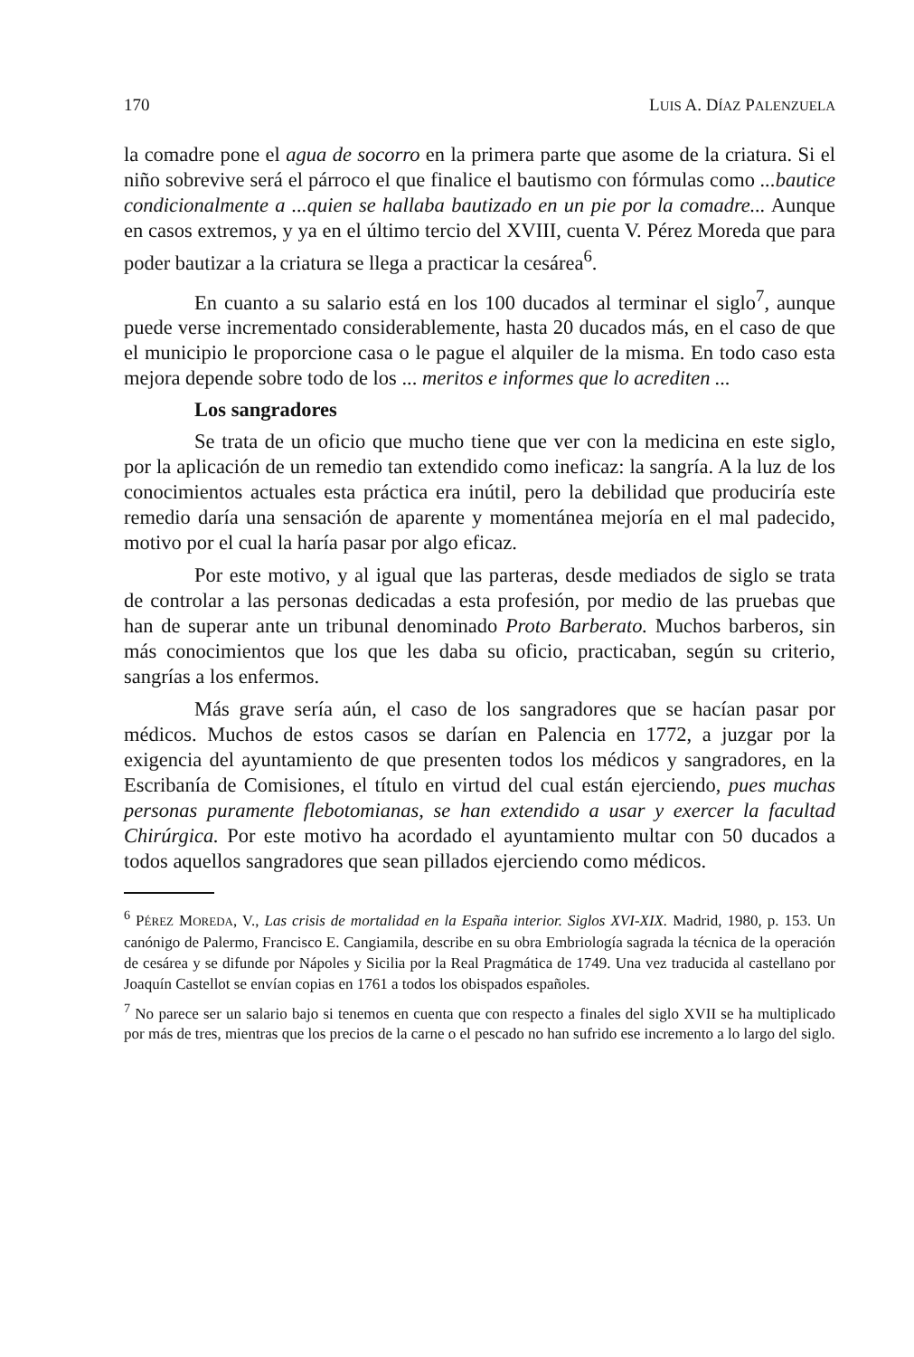170 LUIS A. DÍAZ PALENZUELA
la comadre pone el agua de socorro en la primera parte que asome de la criatura. Si el niño sobrevive será el párroco el que finalice el bautismo con fórmulas como ...bautice condicionalmente a ...quien se hallaba bautizado en un pie por la comadre... Aunque en casos extremos, y ya en el último tercio del XVIII, cuenta V. Pérez Moreda que para poder bautizar a la criatura se llega a practicar la cesárea<sup>6</sup>.
En cuanto a su salario está en los 100 ducados al terminar el siglo<sup>7</sup>, aunque puede verse incrementado considerablemente, hasta 20 ducados más, en el caso de que el municipio le proporcione casa o le pague el alquiler de la misma. En todo caso esta mejora depende sobre todo de los ... meritos e informes que lo acrediten ...
Los sangradores
Se trata de un oficio que mucho tiene que ver con la medicina en este siglo, por la aplicación de un remedio tan extendido como ineficaz: la sangría. A la luz de los conocimientos actuales esta práctica era inútil, pero la debilidad que produciría este remedio daría una sensación de aparente y momentánea mejoría en el mal padecido, motivo por el cual la haría pasar por algo eficaz.
Por este motivo, y al igual que las parteras, desde mediados de siglo se trata de controlar a las personas dedicadas a esta profesión, por medio de las pruebas que han de superar ante un tribunal denominado Proto Barberato. Muchos barberos, sin más conocimientos que los que les daba su oficio, practicaban, según su criterio, sangrías a los enfermos.
Más grave sería aún, el caso de los sangradores que se hacían pasar por médicos. Muchos de estos casos se darían en Palencia en 1772, a juzgar por la exigencia del ayuntamiento de que presenten todos los médicos y sangradores, en la Escribanía de Comisiones, el título en virtud del cual están ejerciendo, pues muchas personas puramente flebotomianas, se han extendido a usar y exercer la facultad Chirúrgica. Por este motivo ha acordado el ayuntamiento multar con 50 ducados a todos aquellos sangradores que sean pillados ejerciendo como médicos.
<sup>6</sup> PÉREZ MOREDA, V., Las crisis de mortalidad en la España interior. Siglos XVI-XIX. Madrid, 1980, p. 153. Un canónigo de Palermo, Francisco E. Cangiamila, describe en su obra Embriología sagrada la técnica de la operación de cesárea y se difunde por Nápoles y Sicilia por la Real Pragmática de 1749. Una vez traducida al castellano por Joaquín Castellot se envían copias en 1761 a todos los obispados españoles.
<sup>7</sup> No parece ser un salario bajo si tenemos en cuenta que con respecto a finales del siglo XVII se ha multiplicado por más de tres, mientras que los precios de la carne o el pescado no han sufrido ese incremento a lo largo del siglo.